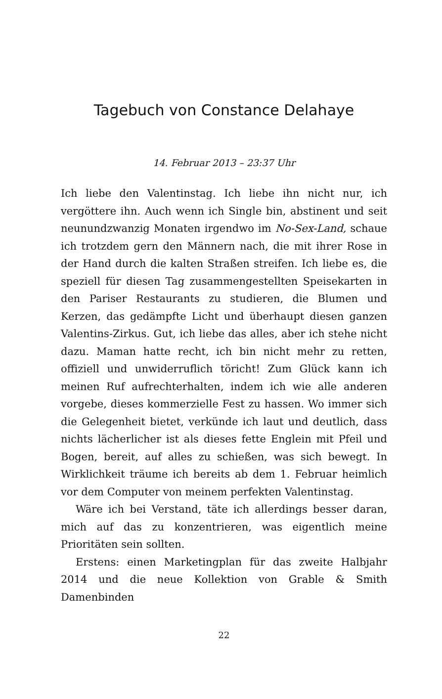Tagebuch von Constance Delahaye
14. Februar 2013 – 23:37 Uhr
Ich liebe den Valentinstag. Ich liebe ihn nicht nur, ich vergöttere ihn. Auch wenn ich Single bin, abstinent und seit neunundzwanzig Monaten irgendwo im No-Sex-Land, schaue ich trotzdem gern den Männern nach, die mit ihrer Rose in der Hand durch die kalten Straßen streifen. Ich liebe es, die speziell für diesen Tag zusammengestellten Speisekarten in den Pariser Restaurants zu studieren, die Blumen und Kerzen, das gedämpfte Licht und überhaupt diesen ganzen Valentins-Zirkus. Gut, ich liebe das alles, aber ich stehe nicht dazu. Maman hatte recht, ich bin nicht mehr zu retten, offiziell und unwiderruflich töricht! Zum Glück kann ich meinen Ruf aufrechterhalten, indem ich wie alle anderen vorgebe, dieses kommerzielle Fest zu hassen. Wo immer sich die Gelegenheit bietet, verkünde ich laut und deutlich, dass nichts lächerlicher ist als dieses fette Englein mit Pfeil und Bogen, bereit, auf alles zu schießen, was sich bewegt. In Wirklichkeit träume ich bereits ab dem 1. Februar heimlich vor dem Computer von meinem perfekten Valentinstag.
Wäre ich bei Verstand, täte ich allerdings besser daran, mich auf das zu konzentrieren, was eigentlich meine Prioritäten sein sollten.
Erstens: einen Marketingplan für das zweite Halbjahr 2014 und die neue Kollektion von Grable & Smith Damenbinden
22